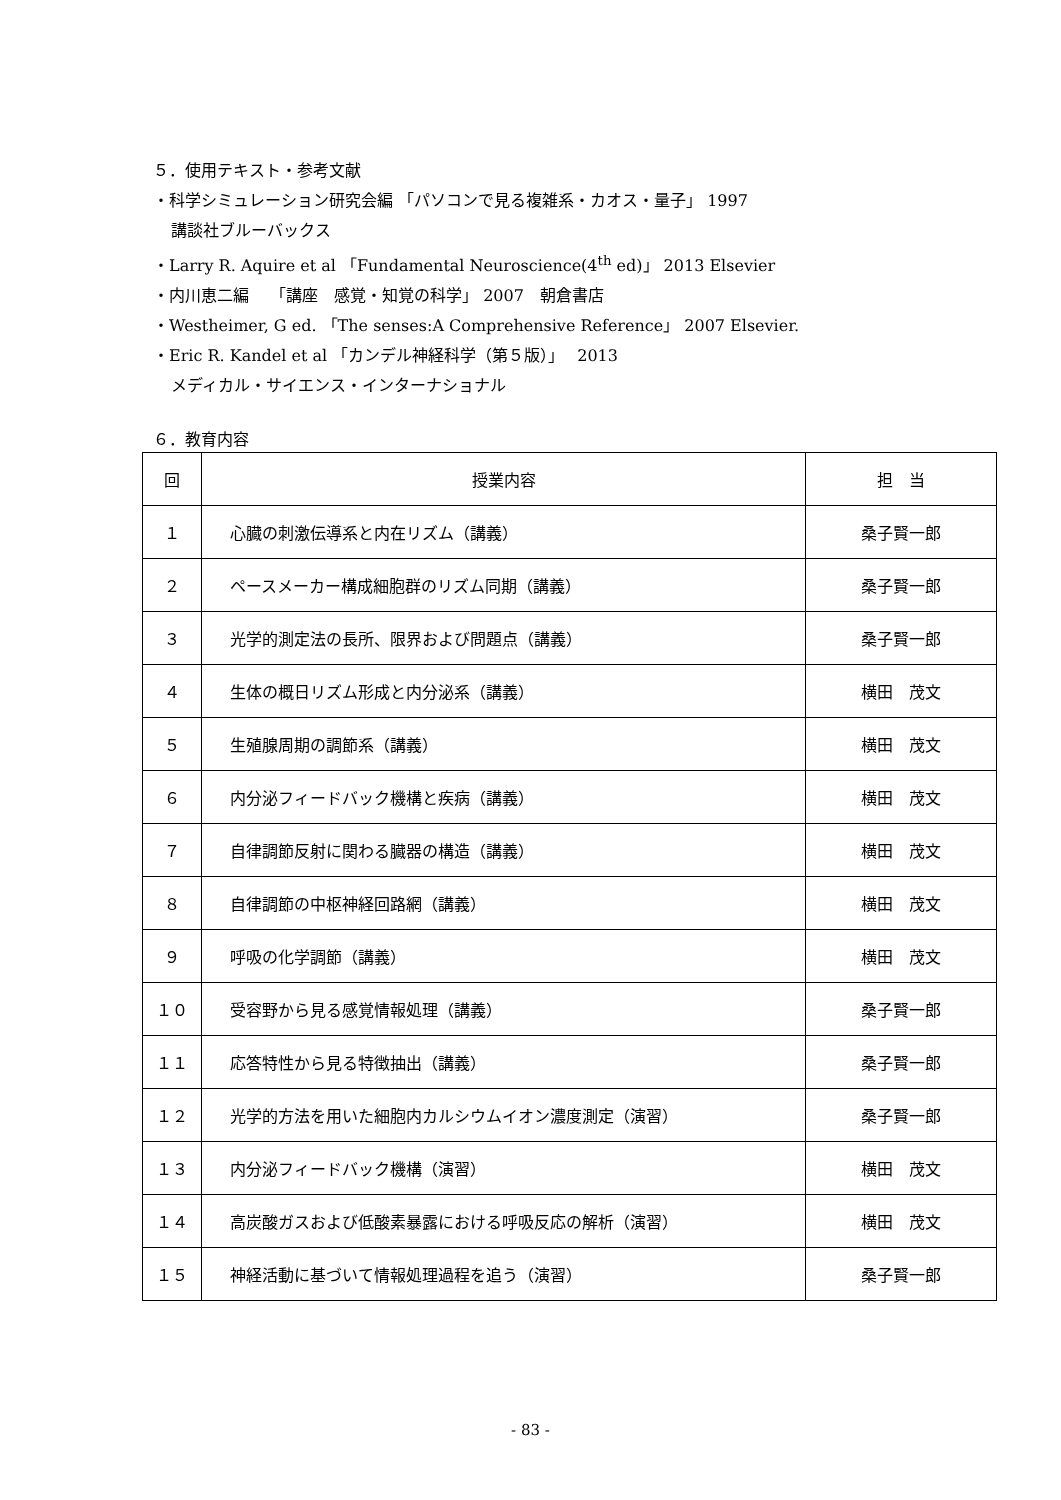５．使用テキスト・参考文献
・科学シミュレーション研究会編 「パソコンで見る複雑系・カオス・量子」 1997
講談社ブルーバックス
・Larry R. Aquire et al 「Fundamental Neuroscience(4<sup>th</sup> ed)」 2013 Elsevier
・内川恵二編　 「講座　感覚・知覚の科学」 2007　朝倉書店
・Westheimer, G ed. 「The senses:A Comprehensive Reference」 2007 Elsevier.
・Eric R. Kandel et al 「カンデル神経科学（第５版）」　 2013
メディカル・サイエンス・インターナショナル
６．教育内容
| 回 | 授業内容 | 担 当 |
| --- | --- | --- |
| １ | 心臓の刺激伝導系と内在リズム（講義） | 桑子賢一郎 |
| ２ | ペースメーカー構成細胞群のリズム同期（講義） | 桑子賢一郎 |
| ３ | 光学的測定法の長所、限界および問題点（講義） | 桑子賢一郎 |
| ４ | 生体の概日リズム形成と内分泌系（講義） | 横田 茂文 |
| ５ | 生殖腺周期の調節系（講義） | 横田 茂文 |
| ６ | 内分泌フィードバック機構と疾病（講義） | 横田 茂文 |
| ７ | 自律調節反射に関わる臓器の構造（講義） | 横田 茂文 |
| ８ | 自律調節の中枢神経回路網（講義） | 横田 茂文 |
| ９ | 呼吸の化学調節（講義） | 横田 茂文 |
| １０ | 受容野から見る感覚情報処理（講義） | 桑子賢一郎 |
| １１ | 応答特性から見る特徴抽出（講義） | 桑子賢一郎 |
| １２ | 光学的方法を用いた細胞内カルシウムイオン濃度測定（演習） | 桑子賢一郎 |
| １３ | 内分泌フィードバック機構（演習） | 横田 茂文 |
| １４ | 高炭酸ガスおよび低酸素暴露における呼吸反応の解析（演習） | 横田 茂文 |
| １５ | 神経活動に基づいて情報処理過程を追う（演習） | 桑子賢一郎 |
- 83 -